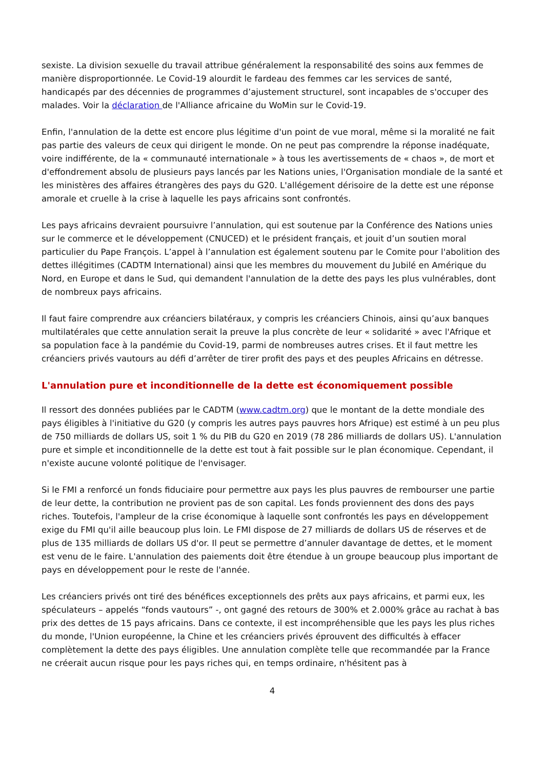sexiste. La division sexuelle du travail attribue généralement la responsabilité des soins aux femmes de manière disproportionnée. Le Covid-19 alourdit le fardeau des femmes car les services de santé, handicapés par des décennies de programmes d’ajustement structurel, sont incapables de s'occuper des malades. Voir la déclaration de l'Alliance africaine du WoMin sur le Covid-19.
Enfin, l'annulation de la dette est encore plus légitime d'un point de vue moral, même si la moralité ne fait pas partie des valeurs de ceux qui dirigent le monde. On ne peut pas comprendre la réponse inadéquate, voire indifférente, de la « communauté internationale » à tous les avertissements de « chaos », de mort et d'effondrement absolu de plusieurs pays lancés par les Nations unies, l'Organisation mondiale de la santé et les ministères des affaires étrangères des pays du G20. L'allégement dérisoire de la dette est une réponse amorale et cruelle à la crise à laquelle les pays africains sont confrontés.
Les pays africains devraient poursuivre l’annulation, qui est soutenue par la Conférence des Nations unies sur le commerce et le développement (CNUCED) et le président français, et jouit d’un soutien moral particulier du Pape François. L’appel à l’annulation est également soutenu par le Comite pour l'abolition des dettes illégitimes (CADTM International) ainsi que les membres du mouvement du Jubilé en Amérique du Nord, en Europe et dans le Sud, qui demandent l'annulation de la dette des pays les plus vulnérables, dont de nombreux pays africains.
Il faut faire comprendre aux créanciers bilatéraux, y compris les créanciers Chinois, ainsi qu’aux banques multilatérales que cette annulation serait la preuve la plus concrète de leur « solidarité » avec l'Afrique et sa population face à la pandémie du Covid-19, parmi de nombreuses autres crises. Et il faut mettre les créanciers privés vautours au défi d’arrêter de tirer profit des pays et des peuples Africains en détresse.
L'annulation pure et inconditionnelle de la dette est économiquement possible
Il ressort des données publiées par le CADTM (www.cadtm.org) que le montant de la dette mondiale des pays éligibles à l'initiative du G20 (y compris les autres pays pauvres hors Afrique) est estimé à un peu plus de 750 milliards de dollars US, soit 1 % du PIB du G20 en 2019 (78 286 milliards de dollars US). L'annulation pure et simple et inconditionnelle de la dette est tout à fait possible sur le plan économique. Cependant, il n'existe aucune volonté politique de l'envisager.
Si le FMI a renforcé un fonds fiduciaire pour permettre aux pays les plus pauvres de rembourser une partie de leur dette, la contribution ne provient pas de son capital. Les fonds proviennent des dons des pays riches. Toutefois, l'ampleur de la crise économique à laquelle sont confrontés les pays en développement exige du FMI qu'il aille beaucoup plus loin. Le FMI dispose de 27 milliards de dollars US de réserves et de plus de 135 milliards de dollars US d'or. Il peut se permettre d’annuler davantage de dettes, et le moment est venu de le faire. L'annulation des paiements doit être étendue à un groupe beaucoup plus important de pays en développement pour le reste de l'année.
Les créanciers privés ont tiré des bénéfices exceptionnels des prêts aux pays africains, et parmi eux, les spéculateurs – appelés “fonds vautours” -, ont gagné des retours de 300% et 2.000% grâce au rachat à bas prix des dettes de 15 pays africains. Dans ce contexte, il est incompréhensible que les pays les plus riches du monde, l'Union européenne, la Chine et les créanciers privés éprouvent des difficultés à effacer complètement la dette des pays éligibles. Une annulation complète telle que recommandée par la France ne créerait aucun risque pour les pays riches qui, en temps ordinaire, n'hésitent pas à
4